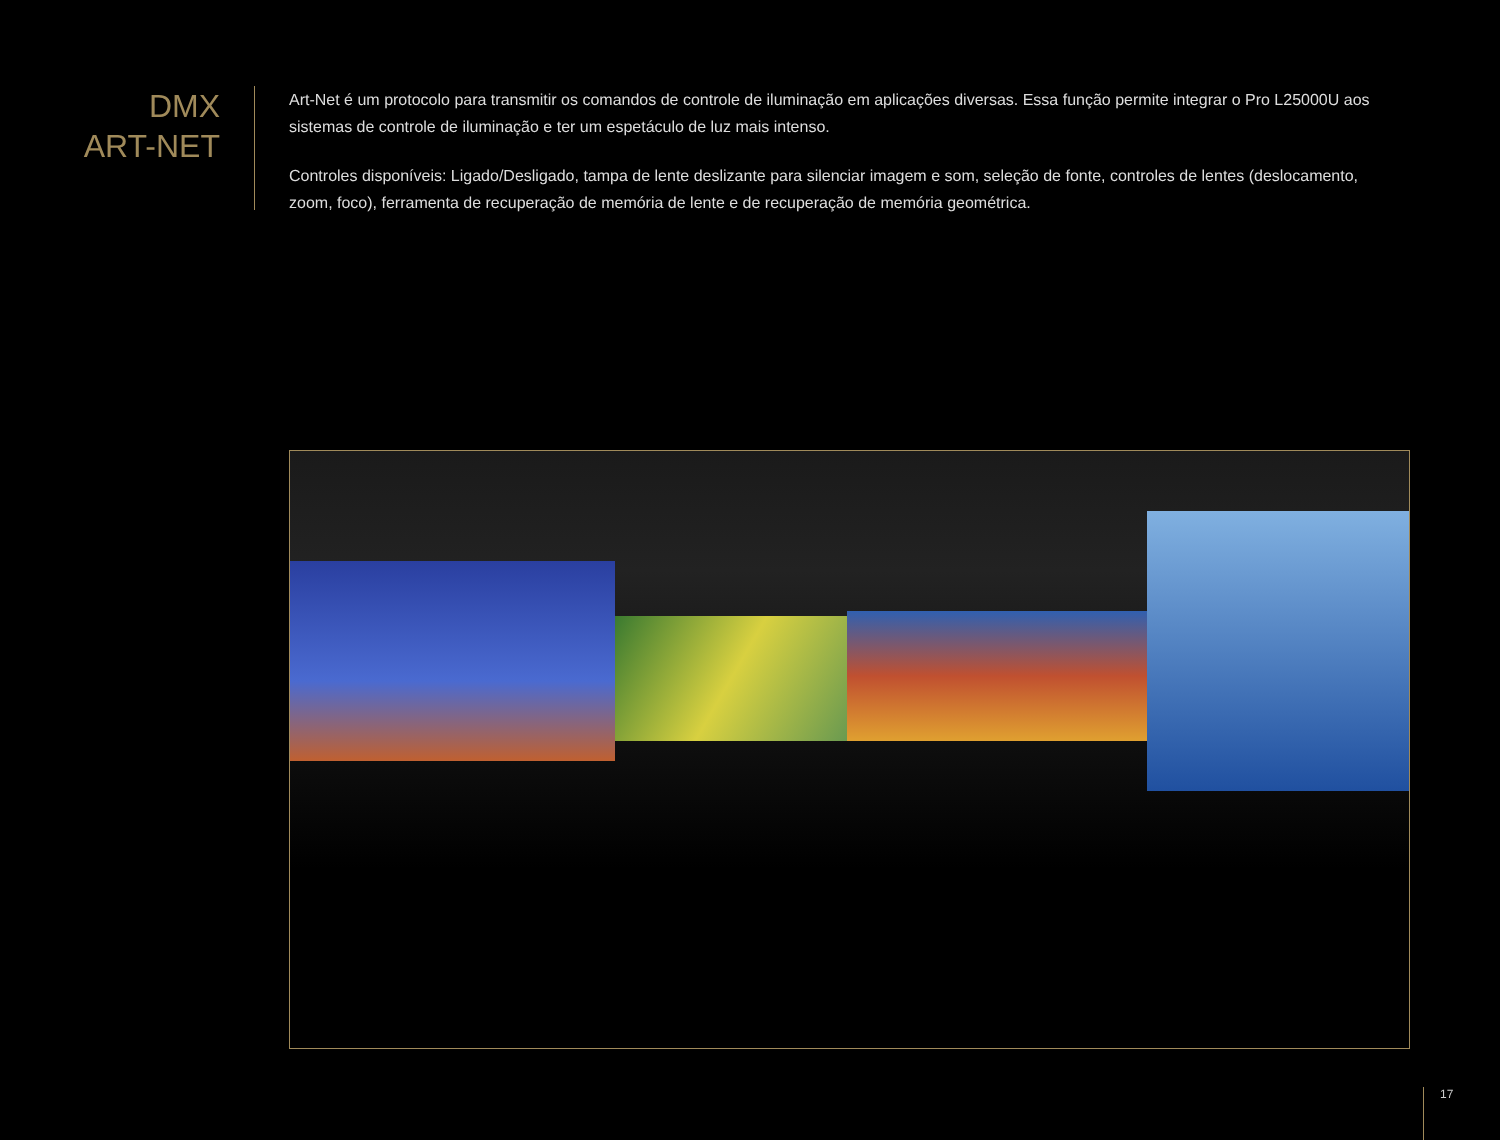DMX
ART-NET
Art-Net é um protocolo para transmitir os comandos de controle de iluminação em aplicações diversas. Essa função permite integrar o Pro L25000U aos sistemas de controle de iluminação e ter um espetáculo de luz mais intenso.
Controles disponíveis: Ligado/Desligado, tampa de lente deslizante para silenciar imagem e som, seleção de fonte, controles de lentes (deslocamento, zoom, foco), ferramenta de recuperação de memória de lente e de recuperação de memória geométrica.
17